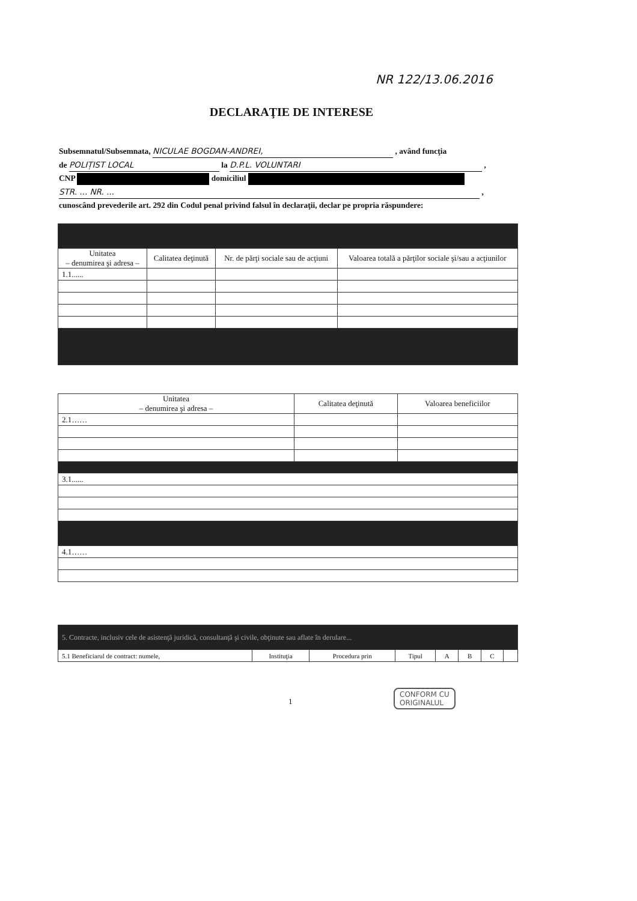NR 122/13.06.2016
DECLARAŢIE DE INTERESE
Subsemnatul/Subsemnata, NICULAE BOGDAN-ANDREI, , având funcţia
de POLIȚIST LOCAL la D.P.L. VOLUNTARI ,
CNP domiciliul
STR. ... NR. ... ,
cunoscând prevederile art. 292 din Codul penal privind falsul în declaraţii, declar pe propria răspundere:
| Unitatea – denumirea şi adresa – | Calitatea deţinută | Nr. de părţi sociale sau de acţiuni | Valoarea totală a părţilor sociale şi/sau a acţiunilor |
| --- | --- | --- | --- |
| 1.1...... | | | |
| Unitatea – denumirea şi adresa – | Calitatea deţinută | Valoarea beneficiilor |
| --- | --- | --- |
| 2.1…… | | |
| 3.1...... | | |
| 4.1…… | | |
| 5. Contracte, inclusiv cele de asistenţă juridică, consultanţă şi civile, obţinute sau aflate în derulare... | | | | | | | |
| 5.1 Beneficiarul de contract: numele, | Instituţia | Procedura prin | Tipul | A | B | C | |
1
CONFORM CU
ORIGINALUL